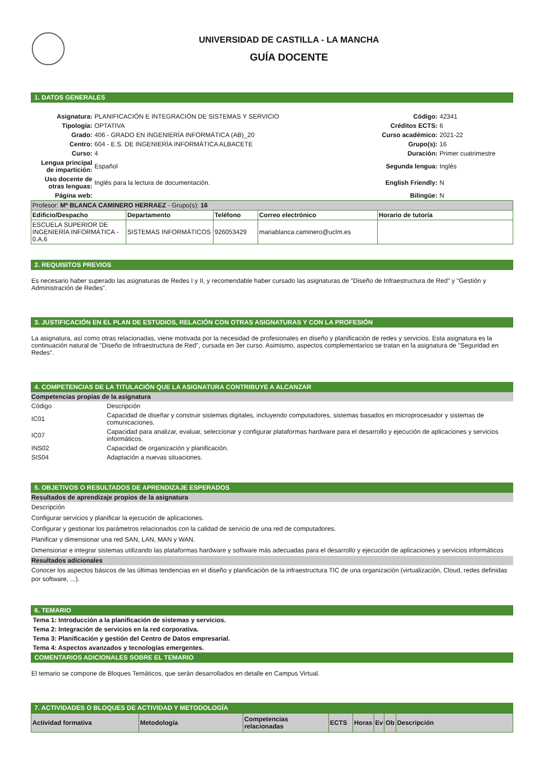UNIVERSIDAD DE CASTILLA - LA MANCHA
GUÍA DOCENTE
1. DATOS GENERALES
| Asignatura: | PLANIFICACIÓN E INTEGRACIÓN DE SISTEMAS Y SERVICIO | Código: | 42341 |
| Tipología: | OPTATIVA | Créditos ECTS: | 6 |
| Grado: | 406 - GRADO EN INGENIERÍA INFORMÁTICA (AB)_20 | Curso académico: | 2021-22 |
| Centro: | 604 - E.S. DE INGENIERÍA INFORMÁTICA ALBACETE | Grupo(s): | 16 |
| Curso: | 4 | Duración: | Primer cuatrimestre |
| Lengua principal de impartición: | Español | Segunda lengua: | Inglés |
| Uso docente de otras lenguas: | Inglés para la lectura de documentación. | English Friendly: | N |
| Página web: | | Bilingüe: | N |
| Profesor: Mª BLANCA CAMINERO HERRAEZ - Grupo(s): 16 | | | | |
| Edificio/Despacho | Departamento | Teléfono | Correo electrónico | Horario de tutoría |
| ESCUELA SUPERIOR DE INGENIERÍA INFORMÁTICA - 0.A.6 | SISTEMAS INFORMÁTICOS | 926053429 | mariablanca.caminero@uclm.es | |
2. REQUISITOS PREVIOS
Es necesario haber superado las asignaturas de Redes I y II, y recomendable haber cursado las asignaturas de "Diseño de Infraestructura de Red" y "Gestión y Administración de Redes".
3. JUSTIFICACIÓN EN EL PLAN DE ESTUDIOS, RELACIÓN CON OTRAS ASIGNATURAS Y CON LA PROFESIÓN
La asignatura, así como otras relacionadas, viene motivada por la necesidad de profesionales en diseño y planificación de redes y servicios. Esta asignatura es la continuación natural de "Diseño de Infraestructura de Red", cursada en 3er curso. Asimismo, aspectos complementarios se tratan en la asignatura de "Seguridad en Redes".
4. COMPETENCIAS DE LA TITULACIÓN QUE LA ASIGNATURA CONTRIBUYE A ALCANZAR
Competencias propias de la asignatura
| Código | Descripción |
| IC01 | Capacidad de diseñar y construir sistemas digitales, incluyendo computadores, sistemas basados en microprocesador y sistemas de comunicaciones. |
| IC07 | Capacidad para analizar, evaluar, seleccionar y configurar plataformas hardware para el desarrollo y ejecución de aplicaciones y servicios informáticos. |
| INS02 | Capacidad de organización y planificación. |
| SIS04 | Adaptación a nuevas situaciones. |
5. OBJETIVOS O RESULTADOS DE APRENDIZAJE ESPERADOS
Resultados de aprendizaje propios de la asignatura
Descripción
Configurar servicios y planificar la ejecución de aplicaciones.
Configurar y gestionar los parámetros relacionados con la calidad de servicio de una red de computadores.
Planificar y dimensionar una red SAN, LAN, MAN y WAN.
Dimensionar e integrar sistemas utilizando las plataformas hardware y software más adecuadas para el desarrollo y ejecución de aplicaciones y servicios informáticos
Resultados adicionales
Conocer los aspectos básicos de las últimas tendencias en el diseño y planificación de la infraestructura TIC de una organización (virtualización, Cloud, redes definidas por software, ...).
6. TEMARIO
Tema 1: Introducción a la planificación de sistemas y servicios.
Tema 2: Integración de servicios en la red corporativa.
Tema 3: Planificación y gestión del Centro de Datos empresarial.
Tema 4: Aspectos avanzados y tecnologías emergentes.
COMENTARIOS ADICIONALES SOBRE EL TEMARIO
El temario se compone de Bloques Temáticos, que serán desarrollados en detalle en Campus Virtual.
7. ACTIVIDADES O BLOQUES DE ACTIVIDAD Y METODOLOGÍA
| Actividad formativa | Metodología | Competencias relacionadas | ECTS | Horas | Ev | Ob | Descripción |
| --- | --- | --- | --- | --- | --- | --- | --- |